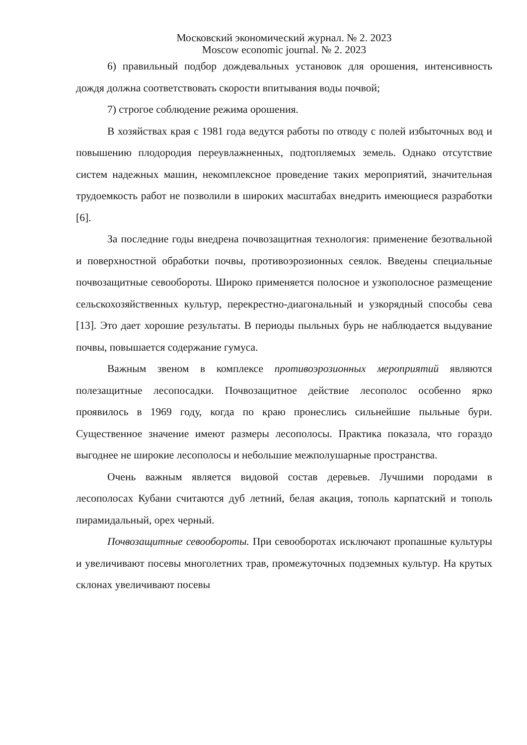Московский экономический журнал. № 2. 2023
Moscow economic journal. № 2. 2023
6) правильный подбор дождевальных установок для орошения, интенсивность дождя должна соответствовать скорости впитывания воды почвой;
7) строгое соблюдение режима орошения.
В хозяйствах края с 1981 года ведутся работы по отводу с полей избыточных вод и повышению плодородия переувлажненных, подтопляемых земель. Однако отсутствие систем надежных машин, некомплексное проведение таких мероприятий, значительная трудоемкость работ не позволили в широких масштабах внедрить имеющиеся разработки [6].
За последние годы внедрена почвозащитная технология: применение безотвальной и поверхностной обработки почвы, противоэрозионных сеялок. Введены специальные почвозащитные севообороты. Широко применяется полосное и узкополосное размещение сельскохозяйственных культур, перекрестно-диагональный и узкорядный способы сева [13]. Это дает хорошие результаты. В периоды пыльных бурь не наблюдается выдувание почвы, повышается содержание гумуса.
Важным звеном в комплексе противоэрозионных мероприятий являются полезащитные лесопосадки. Почвозащитное действие лесополос особенно ярко проявилось в 1969 году, когда по краю пронеслись сильнейшие пыльные бури. Существенное значение имеют размеры лесополосы. Практика показала, что гораздо выгоднее не широкие лесополосы и небольшие межполушарные пространства.
Очень важным является видовой состав деревьев. Лучшими породами в лесополосах Кубани считаются дуб летний, белая акация, тополь карпатский и тополь пирамидальный, орех черный.
Почвозащитные севообороты. При севооборотах исключают пропашные культуры и увеличивают посевы многолетних трав, промежуточных подземных культур. На крутых склонах увеличивают посевы